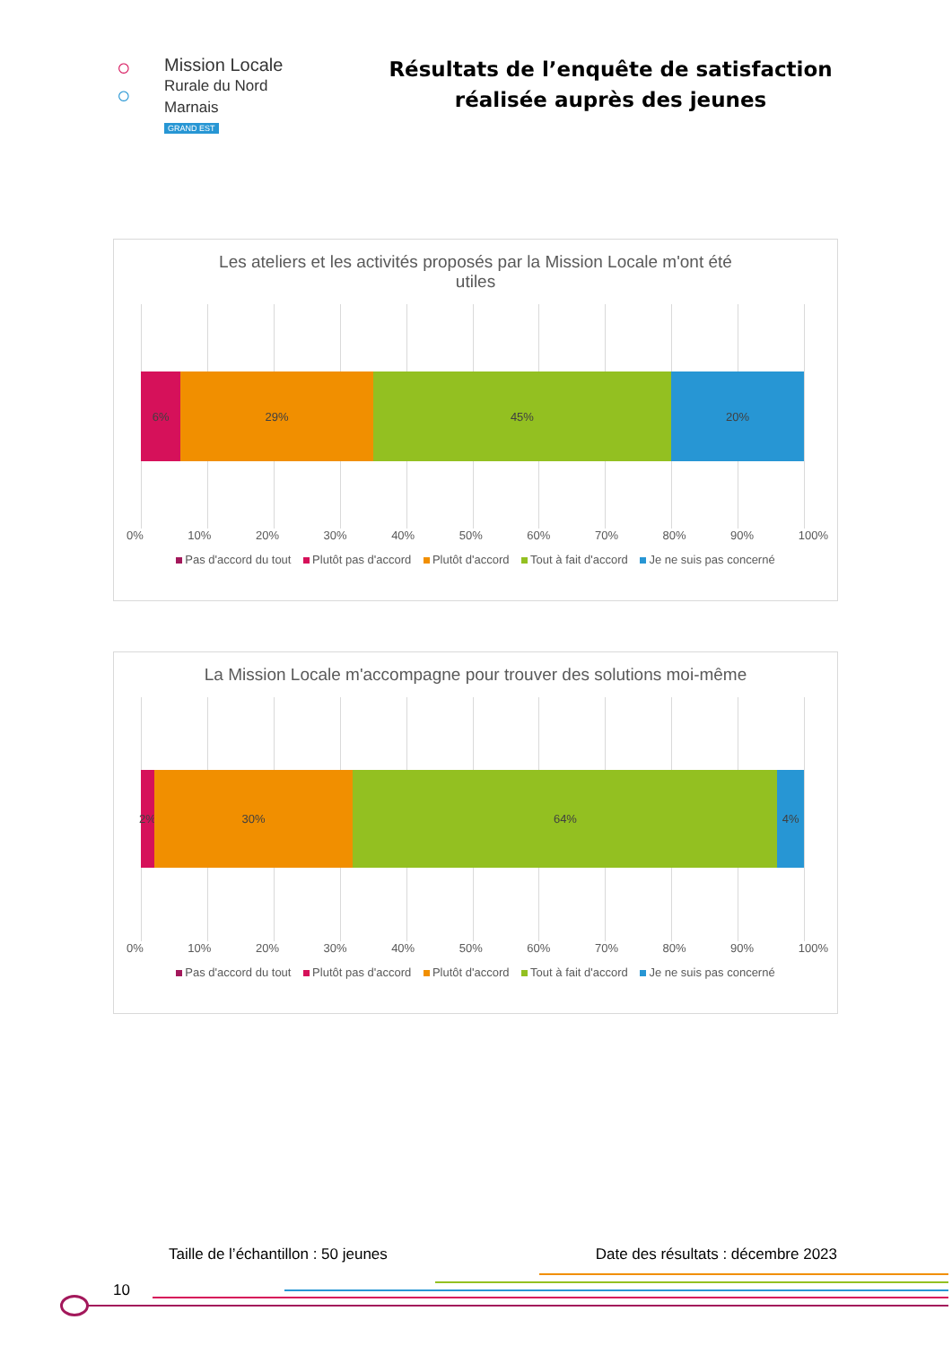○
○
Mission Locale
Rurale du Nord Marnais
GRAND EST
Résultats de l’enquête de satisfaction
réalisée auprès des jeunes
Les ateliers et les activités proposés par la Mission Locale m'ont été
utiles
6% 29% 45% 20%
0% 10% 20% 30% 40% 50% 60% 70% 80% 90% 100%
Pas d'accord du tout Plutôt pas d'accord Plutôt d'accord Tout à fait d'accord Je ne suis pas concerné
La Mission Locale m'accompagne pour trouver des solutions moi-même
2% 30% 64% 4%
0% 10% 20% 30% 40% 50% 60% 70% 80% 90% 100%
Pas d'accord du tout Plutôt pas d'accord Plutôt d'accord Tout à fait d'accord Je ne suis pas concerné
Taille de l’échantillon : 50 jeunes Date des résultats : décembre 2023
10